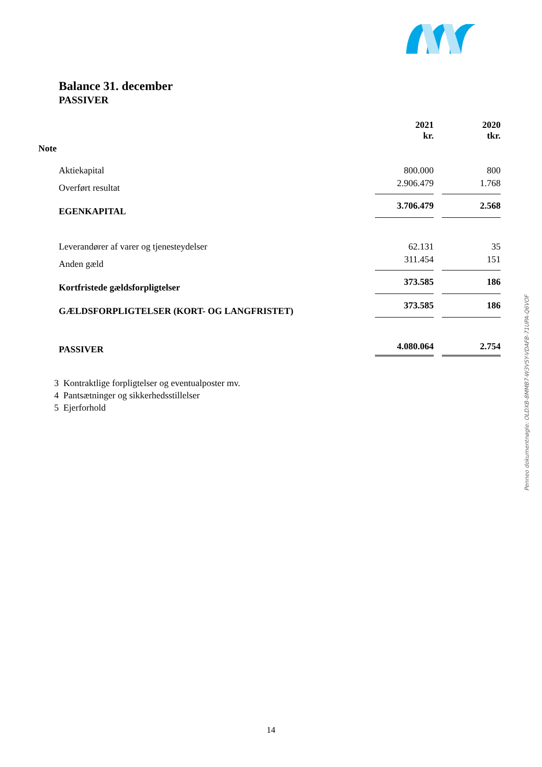Balance 31. december
PASSIVER
| | | 2021 kr. | | 2020 tkr. |
| Note | | | | |
| | Aktiekapital | 800.000 | | 800 |
| | Overført resultat | 2.906.479 | | 1.768 |
| | EGENKAPITAL | 3.706.479 | | 2.568 |
| | Leverandører af varer og tjenesteydelser | 62.131 | | 35 |
| | Anden gæld | 311.454 | | 151 |
| | Kortfristede gældsforpligtelser | 373.585 | | 186 |
| | GÆLDSFORPLIGTELSER (KORT- OG LANGFRISTET) | 373.585 | | 186 |
| | PASSIVER | 4.080.064 | | 2.754 |
3 Kontraktlige forpligtelser og eventualposter mv.
4 Pantsætninger og sikkerhedsstillelser
5 Ejerforhold
Penneo dokumentnøgle: OLDXB-8MMB7-W3VSY-VDAFB-71UPA-Q6VOF
14